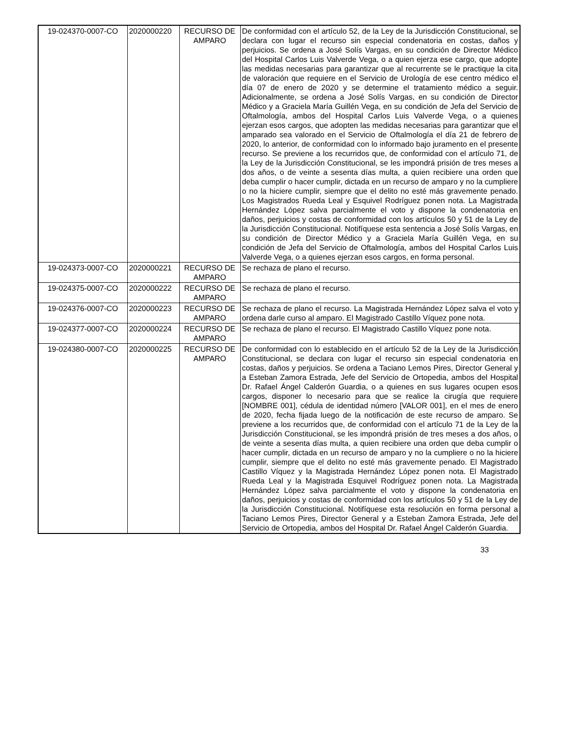| 19-024370-0007-CO | 2020000220 | RECURSO DE AMPARO | De conformidad con el artículo 52, de la Ley de la Jurisdicción Constitucional, se declara con lugar el recurso sin especial condenatoria en costas, daños y perjuicios. Se ordena a José Solís Vargas, en su condición de Director Médico del Hospital Carlos Luis Valverde Vega, o a quien ejerza ese cargo, que adopte las medidas necesarias para garantizar que al recurrente se le practique la cita de valoración que requiere en el Servicio de Urología de ese centro médico el día 07 de enero de 2020 y se determine el tratamiento médico a seguir. Adicionalmente, se ordena a José Solís Vargas, en su condición de Director Médico y a Graciela María Guillén Vega, en su condición de Jefa del Servicio de Oftalmología, ambos del Hospital Carlos Luis Valverde Vega, o a quienes ejerzan esos cargos, que adopten las medidas necesarias para garantizar que el amparado sea valorado en el Servicio de Oftalmología el día 21 de febrero de 2020, lo anterior, de conformidad con lo informado bajo juramento en el presente recurso. Se previene a los recurridos que, de conformidad con el artículo 71, de la Ley de la Jurisdicción Constitucional, se les impondrá prisión de tres meses a dos años, o de veinte a sesenta días multa, a quien recibiere una orden que deba cumplir o hacer cumplir, dictada en un recurso de amparo y no la cumpliere o no la hiciere cumplir, siempre que el delito no esté más gravemente penado. Los Magistrados Rueda Leal y Esquivel Rodríguez ponen nota. La Magistrada Hernández López salva parcialmente el voto y dispone la condenatoria en daños, perjuicios y costas de conformidad con los artículos 50 y 51 de la Ley de la Jurisdicción Constitucional. Notifíquese esta sentencia a José Solís Vargas, en su condición de Director Médico y a Graciela María Guillén Vega, en su condición de Jefa del Servicio de Oftalmología, ambos del Hospital Carlos Luis Valverde Vega, o a quienes ejerzan esos cargos, en forma personal. |
| 19-024373-0007-CO | 2020000221 | RECURSO DE AMPARO | Se rechaza de plano el recurso. |
| 19-024375-0007-CO | 2020000222 | RECURSO DE AMPARO | Se rechaza de plano el recurso. |
| 19-024376-0007-CO | 2020000223 | RECURSO DE AMPARO | Se rechaza de plano el recurso. La Magistrada Hernández López salva el voto y ordena darle curso al amparo. El Magistrado Castillo Víquez pone nota. |
| 19-024377-0007-CO | 2020000224 | RECURSO DE AMPARO | Se rechaza de plano el recurso. El Magistrado Castillo Víquez pone nota. |
| 19-024380-0007-CO | 2020000225 | RECURSO DE AMPARO | De conformidad con lo establecido en el artículo 52 de la Ley de la Jurisdicción Constitucional, se declara con lugar el recurso sin especial condenatoria en costas, daños y perjuicios. Se ordena a Taciano Lemos Pires, Director General y a Esteban Zamora Estrada, Jefe del Servicio de Ortopedia, ambos del Hospital Dr. Rafael Ángel Calderón Guardia, o a quienes en sus lugares ocupen esos cargos, disponer lo necesario para que se realice la cirugía que requiere [NOMBRE 001], cédula de identidad número [VALOR 001], en el mes de enero de 2020, fecha fijada luego de la notificación de este recurso de amparo. Se previene a los recurridos que, de conformidad con el artículo 71 de la Ley de la Jurisdicción Constitucional, se les impondrá prisión de tres meses a dos años, o de veinte a sesenta días multa, a quien recibiere una orden que deba cumplir o hacer cumplir, dictada en un recurso de amparo y no la cumpliere o no la hiciere cumplir, siempre que el delito no esté más gravemente penado. El Magistrado Castillo Víquez y la Magistrada Hernández López ponen nota. El Magistrado Rueda Leal y la Magistrada Esquivel Rodríguez ponen nota. La Magistrada Hernández López salva parcialmente el voto y dispone la condenatoria en daños, perjuicios y costas de conformidad con los artículos 50 y 51 de la Ley de la Jurisdicción Constitucional. Notifíquese esta resolución en forma personal a Taciano Lemos Pires, Director General y a Esteban Zamora Estrada, Jefe del Servicio de Ortopedia, ambos del Hospital Dr. Rafael Ángel Calderón Guardia. |
33